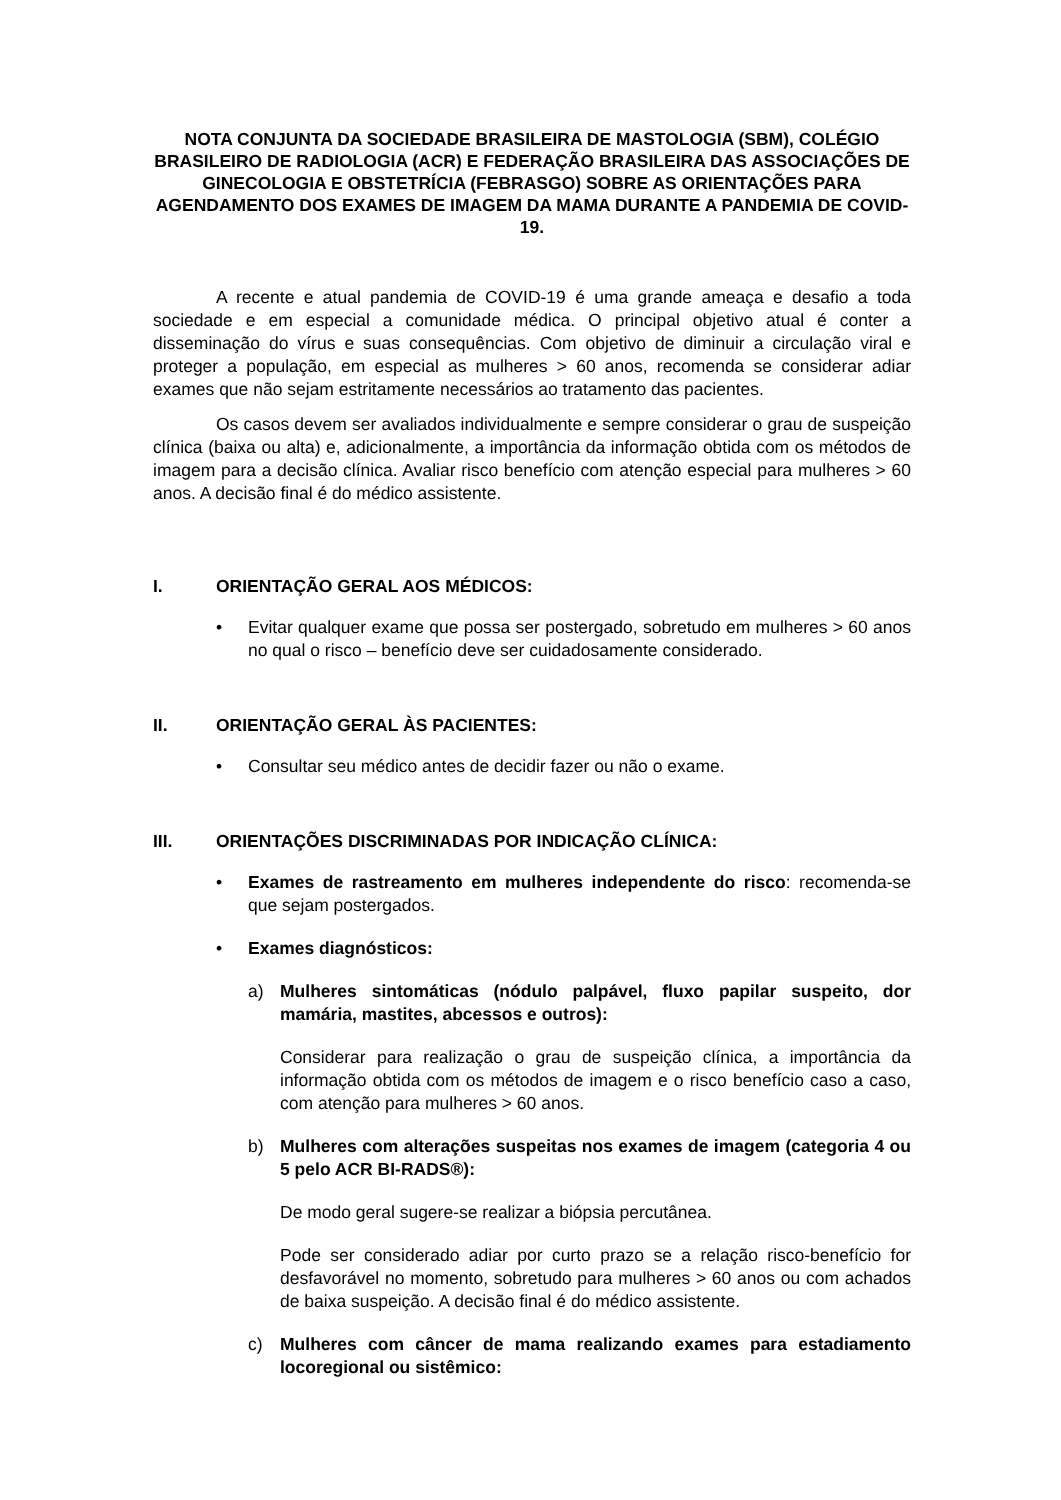NOTA CONJUNTA DA SOCIEDADE BRASILEIRA DE MASTOLOGIA (SBM), COLÉGIO BRASILEIRO DE RADIOLOGIA (ACR) E FEDERAÇÃO BRASILEIRA DAS ASSOCIAÇÕES DE GINECOLOGIA E OBSTETRÍCIA (FEBRASGO) SOBRE AS ORIENTAÇÕES PARA AGENDAMENTO DOS EXAMES DE IMAGEM DA MAMA DURANTE A PANDEMIA DE COVID-19.
A recente e atual pandemia de COVID-19 é uma grande ameaça e desafio a toda sociedade e em especial a comunidade médica. O principal objetivo atual é conter a disseminação do vírus e suas consequências. Com objetivo de diminuir a circulação viral e proteger a população, em especial as mulheres > 60 anos, recomenda se considerar adiar exames que não sejam estritamente necessários ao tratamento das pacientes.
Os casos devem ser avaliados individualmente e sempre considerar o grau de suspeição clínica (baixa ou alta) e, adicionalmente, a importância da informação obtida com os métodos de imagem para a decisão clínica. Avaliar risco benefício com atenção especial para mulheres > 60 anos. A decisão final é do médico assistente.
I. ORIENTAÇÃO GERAL AOS MÉDICOS:
• Evitar qualquer exame que possa ser postergado, sobretudo em mulheres > 60 anos no qual o risco – benefício deve ser cuidadosamente considerado.
II. ORIENTAÇÃO GERAL ÀS PACIENTES:
• Consultar seu médico antes de decidir fazer ou não o exame.
III. ORIENTAÇÕES DISCRIMINADAS POR INDICAÇÃO CLÍNICA:
• Exames de rastreamento em mulheres independente do risco: recomenda-se que sejam postergados.
• Exames diagnósticos:
a) Mulheres sintomáticas (nódulo palpável, fluxo papilar suspeito, dor mamária, mastites, abcessos e outros):
Considerar para realização o grau de suspeição clínica, a importância da informação obtida com os métodos de imagem e o risco benefício caso a caso, com atenção para mulheres > 60 anos.
b) Mulheres com alterações suspeitas nos exames de imagem (categoria 4 ou 5 pelo ACR BI-RADS®):
De modo geral sugere-se realizar a biópsia percutânea.
Pode ser considerado adiar por curto prazo se a relação risco-benefício for desfavorável no momento, sobretudo para mulheres > 60 anos ou com achados de baixa suspeição. A decisão final é do médico assistente.
c) Mulheres com câncer de mama realizando exames para estadiamento locoregional ou sistêmico: